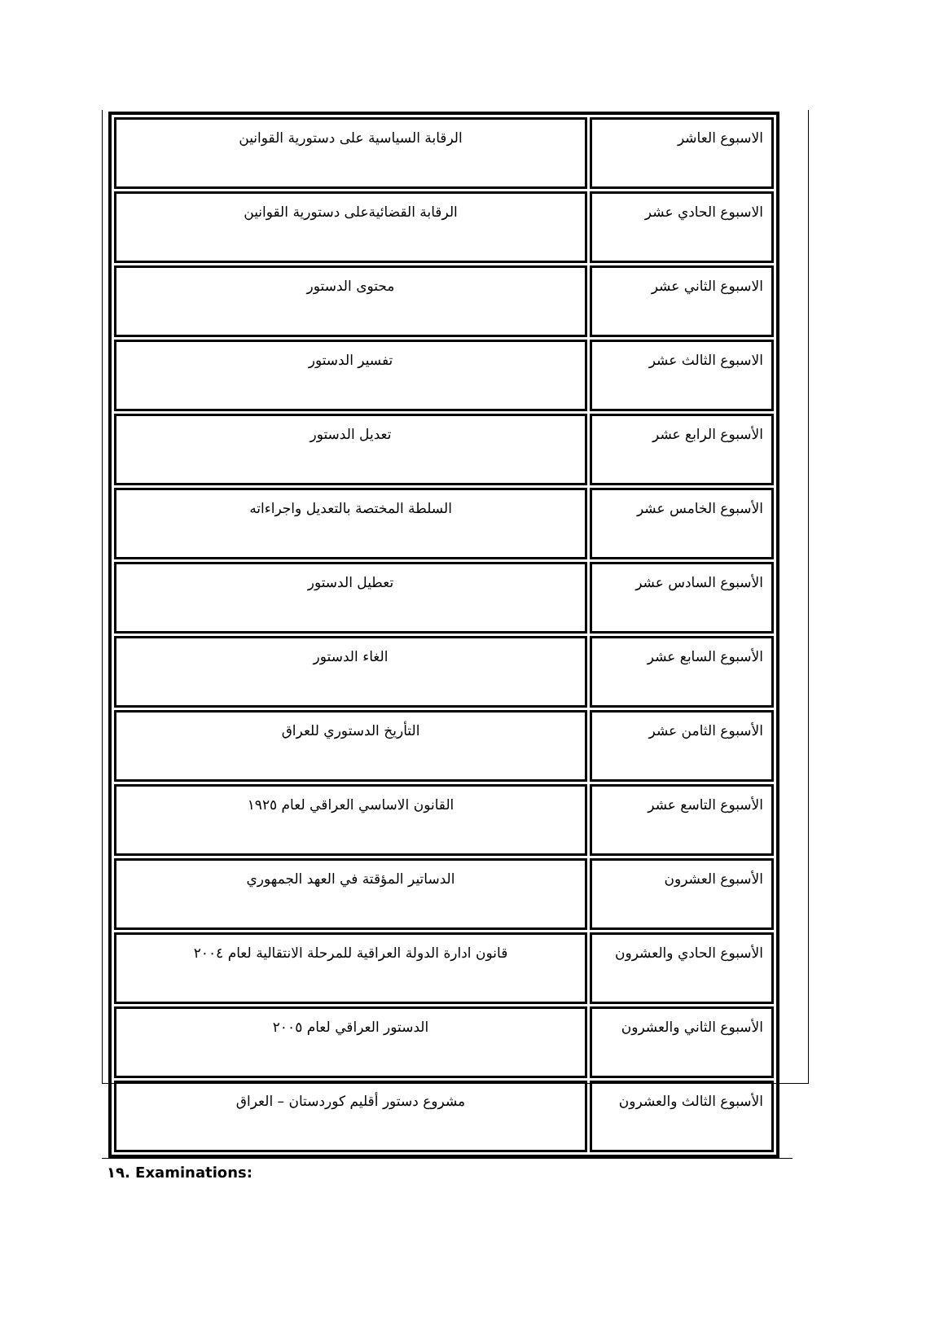| الاسبوع العاشر | الرقابة السياسية على دستورية القوانين |
| الاسبوع الحادي عشر | الرقابة القضائيةعلى دستورية القوانين |
| الاسبوع الثاني عشر | محتوى الدستور |
| الاسبوع الثالث عشر | تفسير الدستور |
| الأسبوع الرابع عشر | تعديل الدستور |
| الأسبوع الخامس عشر | السلطة المختصة بالتعديل واجراءاته |
| الأسبوع السادس عشر | تعطيل الدستور |
| الأسبوع السابع عشر | الغاء الدستور |
| الأسبوع الثامن عشر | التأريخ الدستوري للعراق |
| الأسبوع التاسع عشر | القانون الاساسي العراقي لعام ١٩٢٥ |
| الأسبوع العشرون | الدساتير المؤقتة في العهد الجمهوري |
| الأسبوع الحادي والعشرون | قانون ادارة الدولة العراقية للمرحلة الانتقالية لعام ٢٠٠٤ |
| الأسبوع الثاني والعشرون | الدستور العراقي لعام ٢٠٠٥ |
| الأسبوع الثالث والعشرون | مشروع دستور أقليم كوردستان – العراق |
١٩. Examinations: